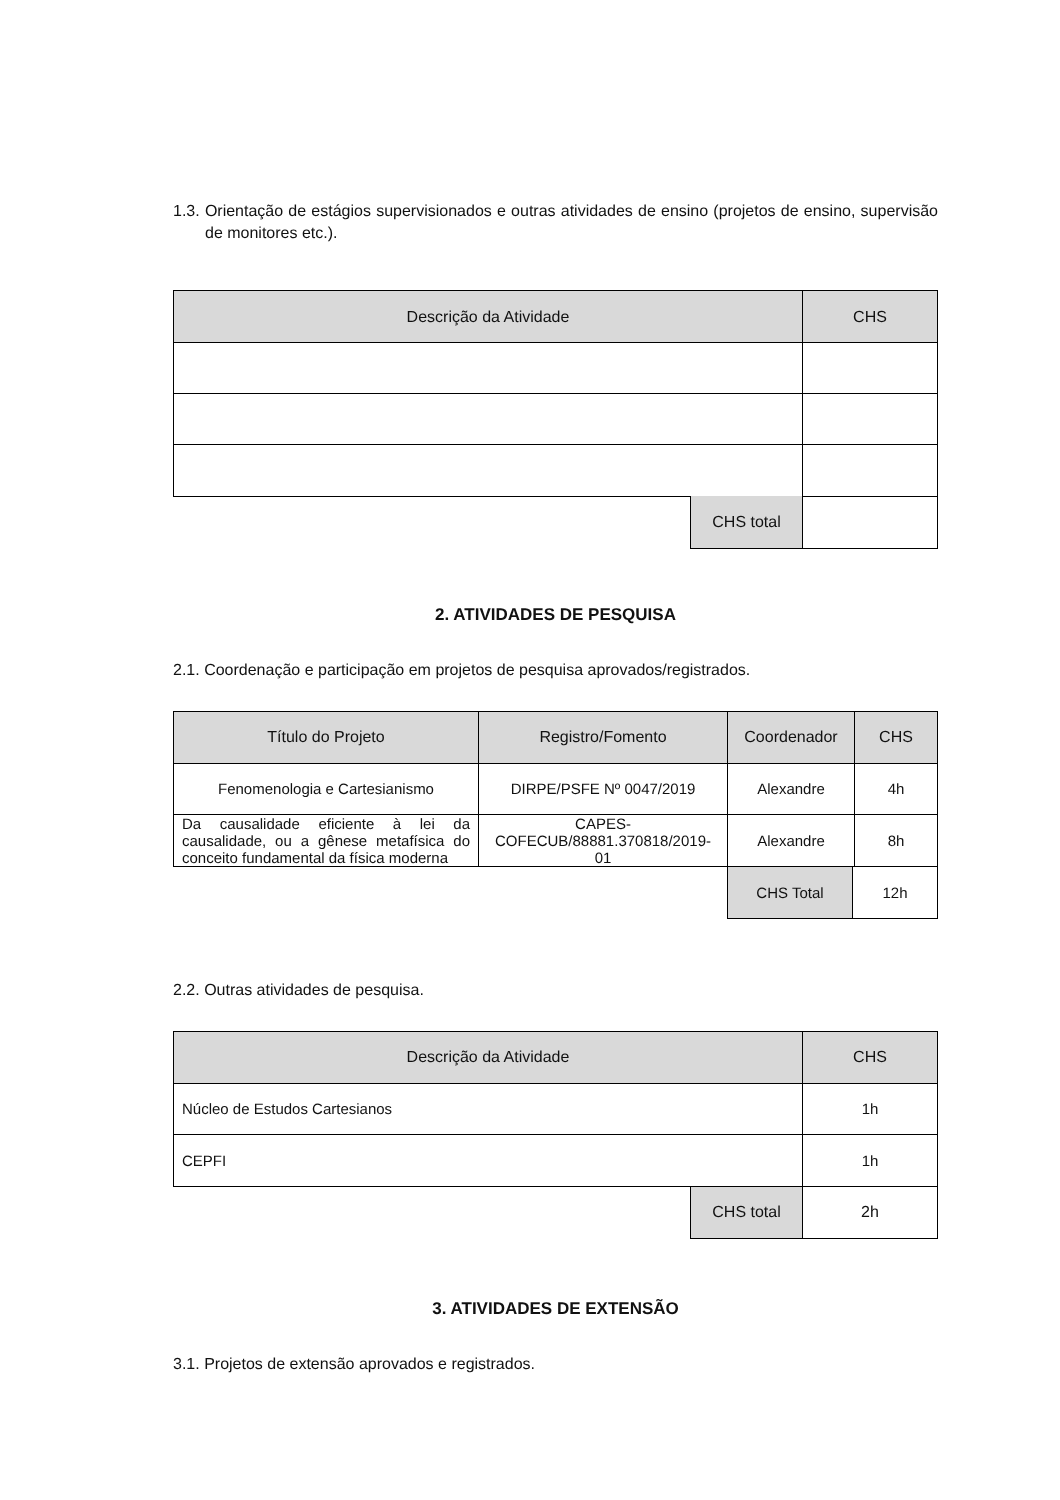1.3. Orientação de estágios supervisionados e outras atividades de ensino (projetos de ensino, supervisão de monitores etc.).
| Descrição da Atividade | CHS |
| --- | --- |
| CHS total | |
2. ATIVIDADES DE PESQUISA
2.1. Coordenação e participação em projetos de pesquisa aprovados/registrados.
| Título do Projeto | Registro/Fomento | Coordenador | CHS |
| --- | --- | --- | --- |
| Fenomenologia e Cartesianismo | DIRPE/PSFE Nº 0047/2019 | Alexandre | 4h |
| Da causalidade eficiente à lei da causalidade, ou a gênese metafísica do conceito fundamental da física moderna | CAPES-COFECUB/88881.370818/2019-01 | Alexandre | 8h |
| CHS Total | 12h |
2.2. Outras atividades de pesquisa.
| Descrição da Atividade | CHS |
| --- | --- |
| Núcleo de Estudos Cartesianos | 1h |
| CEPFI | 1h |
| CHS total | 2h |
3. ATIVIDADES DE EXTENSÃO
3.1. Projetos de extensão aprovados e registrados.